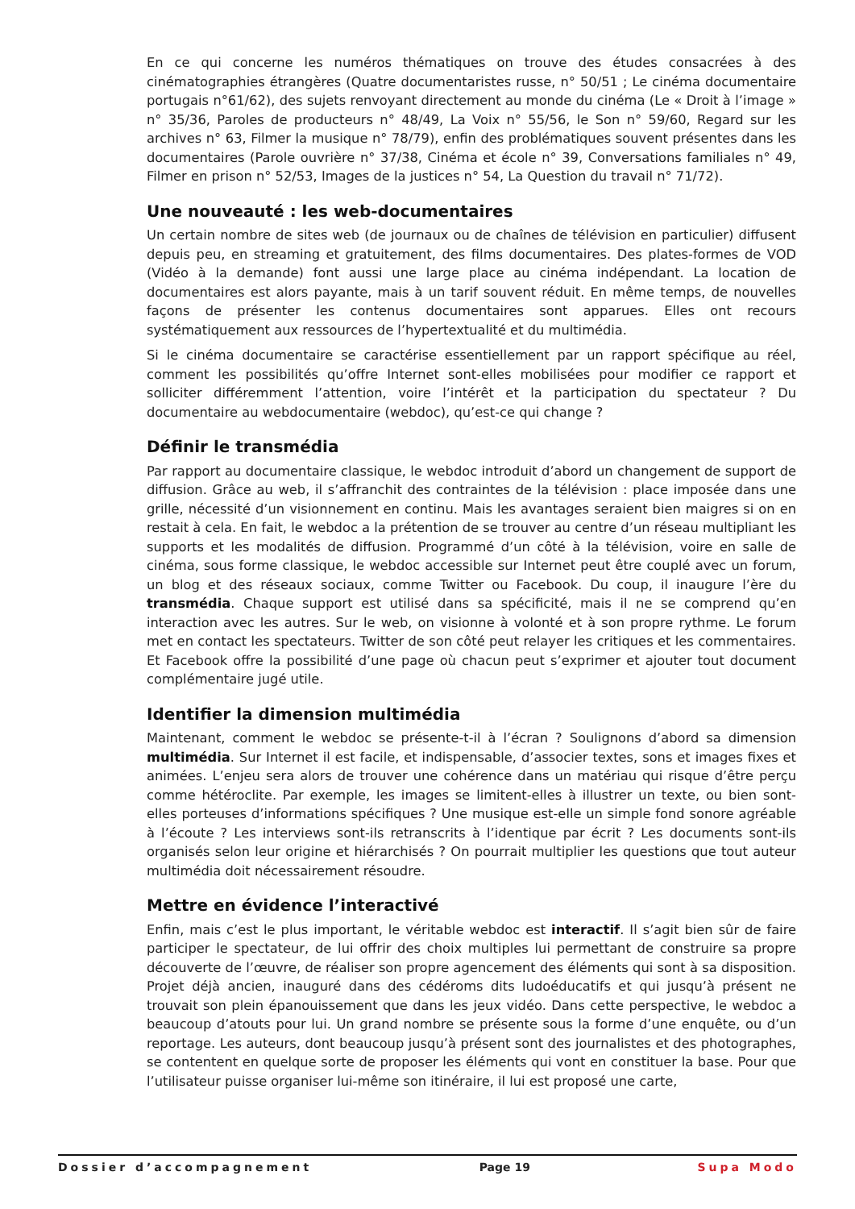En ce qui concerne les numéros thématiques on trouve des études consacrées à des cinématographies étrangères (Quatre documentaristes russe, n° 50/51 ; Le cinéma documentaire portugais n°61/62), des sujets renvoyant directement au monde du cinéma (Le « Droit à l’image » n° 35/36, Paroles de producteurs n° 48/49, La Voix n° 55/56, le Son n° 59/60, Regard sur les archives n° 63, Filmer la musique n° 78/79), enfin des problématiques souvent présentes dans les documentaires (Parole ouvrière n° 37/38, Cinéma et école n° 39, Conversations familiales n° 49, Filmer en prison n° 52/53, Images de la justices n° 54, La Question du travail n° 71/72).
Une nouveauté : les web-documentaires
Un certain nombre de sites web (de journaux ou de chaînes de télévision en particulier) diffusent depuis peu, en streaming et gratuitement, des films documentaires. Des plates-formes de VOD (Vidéo à la demande) font aussi une large place au cinéma indépendant. La location de documentaires est alors payante, mais à un tarif souvent réduit. En même temps, de nouvelles façons de présenter les contenus documentaires sont apparues. Elles ont recours systématiquement aux ressources de l’hypertextualité et du multimédia.
Si le cinéma documentaire se caractérise essentiellement par un rapport spécifique au réel, comment les possibilités qu’offre Internet sont-elles mobilisées pour modifier ce rapport et solliciter différemment l’attention, voire l’intérêt et la participation du spectateur ? Du documentaire au webdocumentaire (webdoc), qu’est-ce qui change ?
Définir le transmédia
Par rapport au documentaire classique, le webdoc introduit d’abord un changement de support de diffusion. Grâce au web, il s’affranchit des contraintes de la télévision : place imposée dans une grille, nécessité d’un visionnement en continu. Mais les avantages seraient bien maigres si on en restait à cela. En fait, le webdoc a la prétention de se trouver au centre d’un réseau multipliant les supports et les modalités de diffusion. Programmé d’un côté à la télévision, voire en salle de cinéma, sous forme classique, le webdoc accessible sur Internet peut être couplé avec un forum, un blog et des réseaux sociaux, comme Twitter ou Facebook. Du coup, il inaugure l’ère du transmédia. Chaque support est utilisé dans sa spécificité, mais il ne se comprend qu’en interaction avec les autres. Sur le web, on visionne à volonté et à son propre rythme. Le forum met en contact les spectateurs. Twitter de son côté peut relayer les critiques et les commentaires. Et Facebook offre la possibilité d’une page où chacun peut s’exprimer et ajouter tout document complémentaire jugé utile.
Identifier la dimension multimédia
Maintenant, comment le webdoc se présente-t-il à l’écran ? Soulignons d’abord sa dimension multimédia. Sur Internet il est facile, et indispensable, d’associer textes, sons et images fixes et animées. L’enjeu sera alors de trouver une cohérence dans un matériau qui risque d’être perçu comme hétéroclite. Par exemple, les images se limitent-elles à illustrer un texte, ou bien sont-elles porteuses d’informations spécifiques ? Une musique est-elle un simple fond sonore agréable à l’écoute ? Les interviews sont-ils retranscrits à l’identique par écrit ? Les documents sont-ils organisés selon leur origine et hiérarchisés ? On pourrait multiplier les questions que tout auteur multimédia doit nécessairement résoudre.
Mettre en évidence l’interactivé
Enfin, mais c’est le plus important, le véritable webdoc est interactif. Il s’agit bien sûr de faire participer le spectateur, de lui offrir des choix multiples lui permettant de construire sa propre découverte de l’œuvre, de réaliser son propre agencement des éléments qui sont à sa disposition. Projet déjà ancien, inauguré dans des cédéroms dits ludoéducatifs et qui jusqu’à présent ne trouvait son plein épanouissement que dans les jeux vidéo. Dans cette perspective, le webdoc a beaucoup d’atouts pour lui. Un grand nombre se présente sous la forme d’une enquête, ou d’un reportage. Les auteurs, dont beaucoup jusqu’à présent sont des journalistes et des photographes, se contentent en quelque sorte de proposer les éléments qui vont en constituer la base. Pour que l’utilisateur puisse organiser lui-même son itinéraire, il lui est proposé une carte,
Dossier d’accompagnement Page 19 Supa Modo